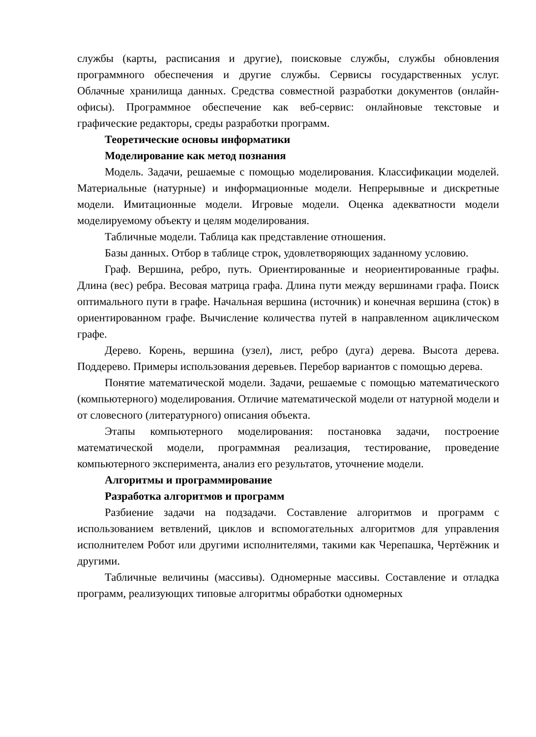службы (карты, расписания и другие), поисковые службы, службы обновления программного обеспечения и другие службы. Сервисы государственных услуг. Облачные хранилища данных. Средства совместной разработки документов (онлайн-офисы). Программное обеспечение как веб-сервис: онлайновые текстовые и графические редакторы, среды разработки программ.
Теоретические основы информатики
Моделирование как метод познания
Модель. Задачи, решаемые с помощью моделирования. Классификации моделей. Материальные (натурные) и информационные модели. Непрерывные и дискретные модели. Имитационные модели. Игровые модели. Оценка адекватности модели моделируемому объекту и целям моделирования.
Табличные модели. Таблица как представление отношения.
Базы данных. Отбор в таблице строк, удовлетворяющих заданному условию.
Граф. Вершина, ребро, путь. Ориентированные и неориентированные графы. Длина (вес) ребра. Весовая матрица графа. Длина пути между вершинами графа. Поиск оптимального пути в графе. Начальная вершина (источник) и конечная вершина (сток) в ориентированном графе. Вычисление количества путей в направленном ациклическом графе.
Дерево. Корень, вершина (узел), лист, ребро (дуга) дерева. Высота дерева. Поддерево. Примеры использования деревьев. Перебор вариантов с помощью дерева.
Понятие математической модели. Задачи, решаемые с помощью математического (компьютерного) моделирования. Отличие математической модели от натурной модели и от словесного (литературного) описания объекта.
Этапы компьютерного моделирования: постановка задачи, построение математической модели, программная реализация, тестирование, проведение компьютерного эксперимента, анализ его результатов, уточнение модели.
Алгоритмы и программирование
Разработка алгоритмов и программ
Разбиение задачи на подзадачи. Составление алгоритмов и программ с использованием ветвлений, циклов и вспомогательных алгоритмов для управления исполнителем Робот или другими исполнителями, такими как Черепашка, Чертёжник и другими.
Табличные величины (массивы). Одномерные массивы. Составление и отладка программ, реализующих типовые алгоритмы обработки одномерных